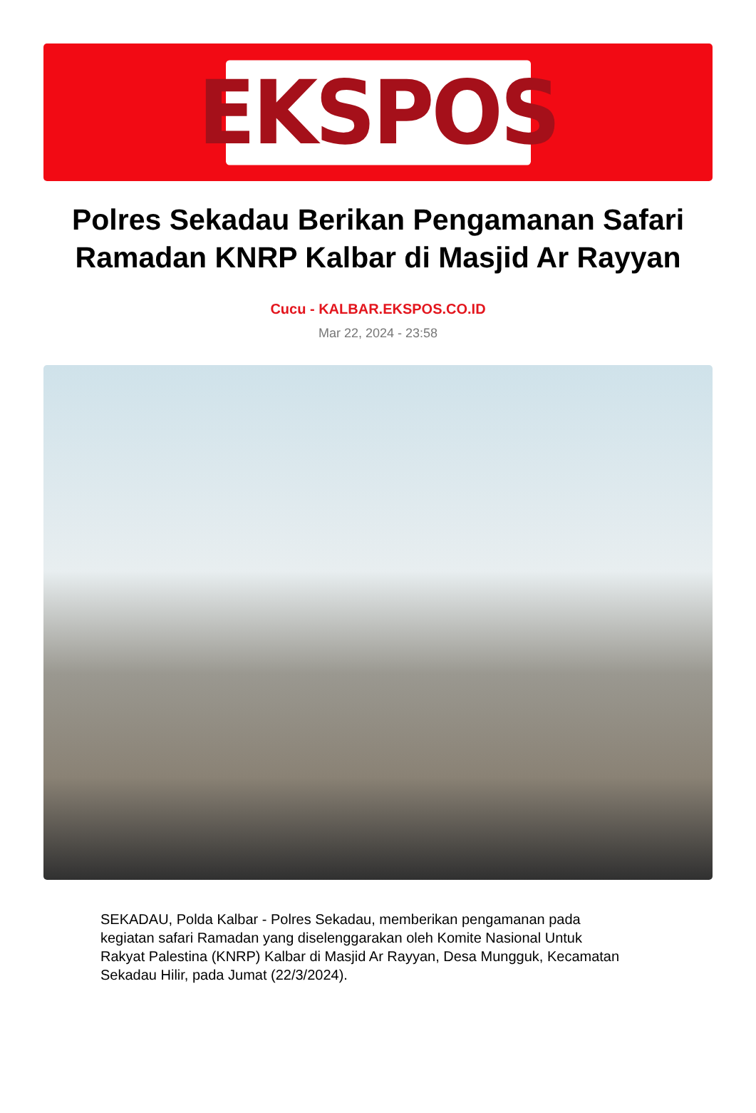EKSPOS
Polres Sekadau Berikan Pengamanan Safari Ramadan KNRP Kalbar di Masjid Ar Rayyan
Cucu - KALBAR.EKSPOS.CO.ID
Mar 22, 2024 - 23:58
SEKADAU, Polda Kalbar - Polres Sekadau, memberikan pengamanan pada kegiatan safari Ramadan yang diselenggarakan oleh Komite Nasional Untuk Rakyat Palestina (KNRP) Kalbar di Masjid Ar Rayyan, Desa Mungguk, Kecamatan Sekadau Hilir, pada Jumat (22/3/2024).